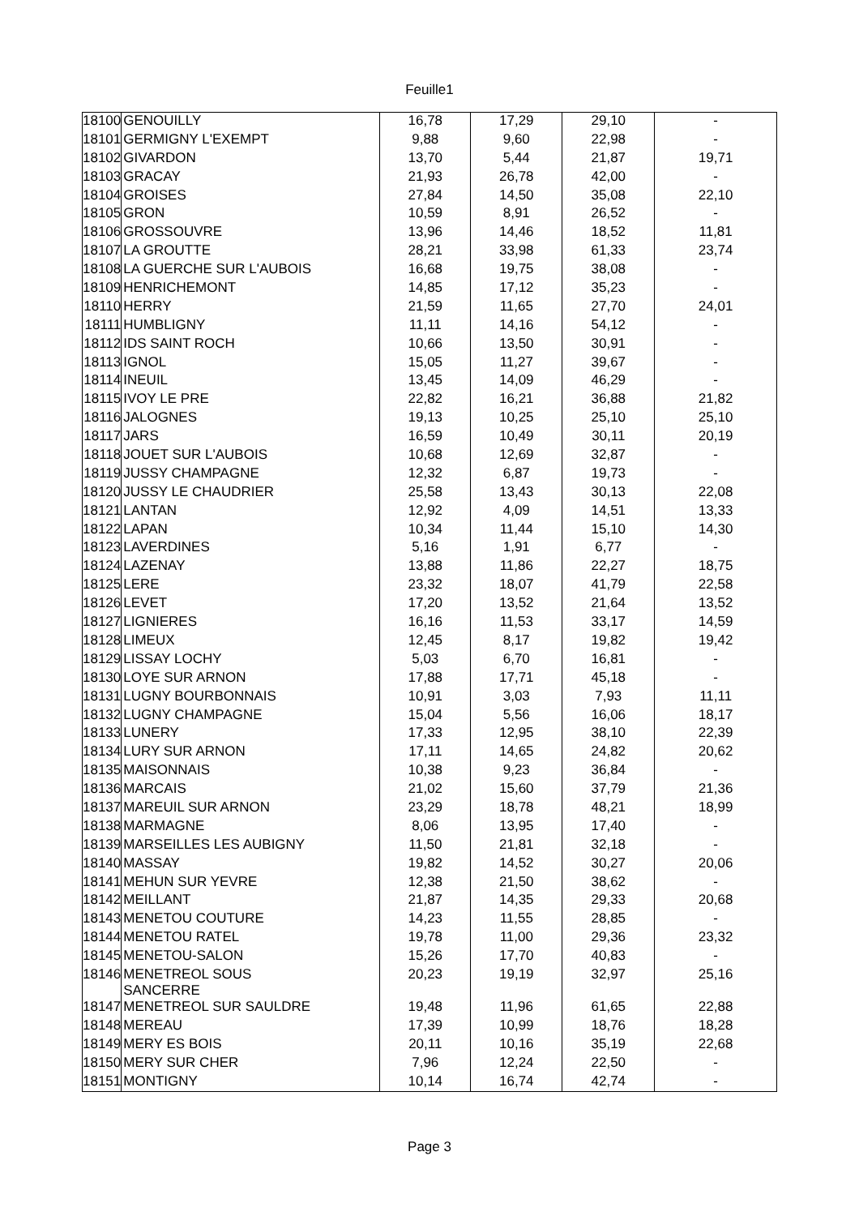Feuille1
| 18100 | GENOUILLY | 16,78 | 17,29 | 29,10 | - |
| 18101 | GERMIGNY L'EXEMPT | 9,88 | 9,60 | 22,98 | - |
| 18102 | GIVARDON | 13,70 | 5,44 | 21,87 | 19,71 |
| 18103 | GRACAY | 21,93 | 26,78 | 42,00 | - |
| 18104 | GROISES | 27,84 | 14,50 | 35,08 | 22,10 |
| 18105 | GRON | 10,59 | 8,91 | 26,52 | - |
| 18106 | GROSSOUVRE | 13,96 | 14,46 | 18,52 | 11,81 |
| 18107 | LA GROUTTE | 28,21 | 33,98 | 61,33 | 23,74 |
| 18108 | LA GUERCHE SUR L'AUBOIS | 16,68 | 19,75 | 38,08 | - |
| 18109 | HENRICHEMONT | 14,85 | 17,12 | 35,23 | - |
| 18110 | HERRY | 21,59 | 11,65 | 27,70 | 24,01 |
| 18111 | HUMBLIGNY | 11,11 | 14,16 | 54,12 | - |
| 18112 | IDS SAINT ROCH | 10,66 | 13,50 | 30,91 | - |
| 18113 | IGNOL | 15,05 | 11,27 | 39,67 | - |
| 18114 | INEUIL | 13,45 | 14,09 | 46,29 | - |
| 18115 | IVOY LE PRE | 22,82 | 16,21 | 36,88 | 21,82 |
| 18116 | JALOGNES | 19,13 | 10,25 | 25,10 | 25,10 |
| 18117 | JARS | 16,59 | 10,49 | 30,11 | 20,19 |
| 18118 | JOUET SUR L'AUBOIS | 10,68 | 12,69 | 32,87 | - |
| 18119 | JUSSY CHAMPAGNE | 12,32 | 6,87 | 19,73 | - |
| 18120 | JUSSY LE CHAUDRIER | 25,58 | 13,43 | 30,13 | 22,08 |
| 18121 | LANTAN | 12,92 | 4,09 | 14,51 | 13,33 |
| 18122 | LAPAN | 10,34 | 11,44 | 15,10 | 14,30 |
| 18123 | LAVERDINES | 5,16 | 1,91 | 6,77 | - |
| 18124 | LAZENAY | 13,88 | 11,86 | 22,27 | 18,75 |
| 18125 | LERE | 23,32 | 18,07 | 41,79 | 22,58 |
| 18126 | LEVET | 17,20 | 13,52 | 21,64 | 13,52 |
| 18127 | LIGNIERES | 16,16 | 11,53 | 33,17 | 14,59 |
| 18128 | LIMEUX | 12,45 | 8,17 | 19,82 | 19,42 |
| 18129 | LISSAY LOCHY | 5,03 | 6,70 | 16,81 | - |
| 18130 | LOYE SUR ARNON | 17,88 | 17,71 | 45,18 | - |
| 18131 | LUGNY BOURBONNAIS | 10,91 | 3,03 | 7,93 | 11,11 |
| 18132 | LUGNY CHAMPAGNE | 15,04 | 5,56 | 16,06 | 18,17 |
| 18133 | LUNERY | 17,33 | 12,95 | 38,10 | 22,39 |
| 18134 | LURY SUR ARNON | 17,11 | 14,65 | 24,82 | 20,62 |
| 18135 | MAISONNAIS | 10,38 | 9,23 | 36,84 | - |
| 18136 | MARCAIS | 21,02 | 15,60 | 37,79 | 21,36 |
| 18137 | MAREUIL SUR ARNON | 23,29 | 18,78 | 48,21 | 18,99 |
| 18138 | MARMAGNE | 8,06 | 13,95 | 17,40 | - |
| 18139 | MARSEILLES LES AUBIGNY | 11,50 | 21,81 | 32,18 | - |
| 18140 | MASSAY | 19,82 | 14,52 | 30,27 | 20,06 |
| 18141 | MEHUN SUR YEVRE | 12,38 | 21,50 | 38,62 | - |
| 18142 | MEILLANT | 21,87 | 14,35 | 29,33 | 20,68 |
| 18143 | MENETOU COUTURE | 14,23 | 11,55 | 28,85 | - |
| 18144 | MENETOU RATEL | 19,78 | 11,00 | 29,36 | 23,32 |
| 18145 | MENETOU-SALON | 15,26 | 17,70 | 40,83 | - |
| 18146 | MENETREOL SOUS SANCERRE | 20,23 | 19,19 | 32,97 | 25,16 |
| 18147 | MENETREOL SUR SAULDRE | 19,48 | 11,96 | 61,65 | 22,88 |
| 18148 | MEREAU | 17,39 | 10,99 | 18,76 | 18,28 |
| 18149 | MERY ES BOIS | 20,11 | 10,16 | 35,19 | 22,68 |
| 18150 | MERY SUR CHER | 7,96 | 12,24 | 22,50 | - |
| 18151 | MONTIGNY | 10,14 | 16,74 | 42,74 | - |
Page 3